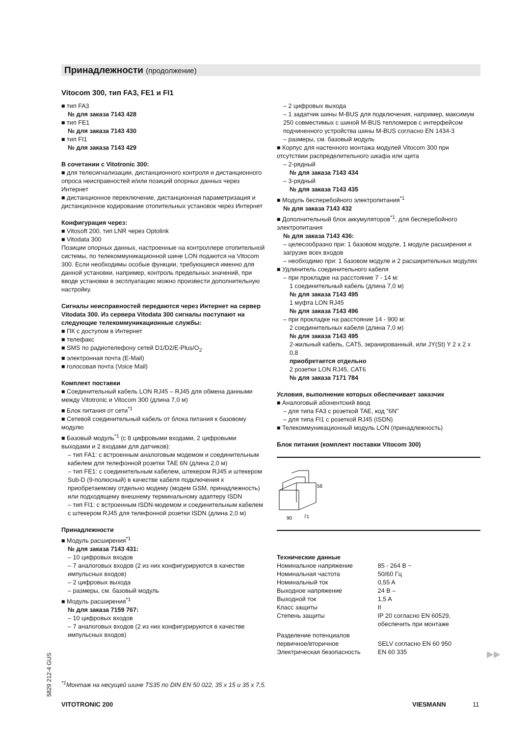Принадлежности (продолжение)
Vitocom 300, тип FA3, FE1 и FI1
■ тип FA3
№ для заказа 7143 428
■ тип FE1
№ для заказа 7143 430
■ тип FI1
№ для заказа 7143 429
В сочетании с Vitotronic 300:
■ для телесигнализации, дистанционного контроля и дистанционного опроса неисправностей и/или позиций опорных данных через Интернет
■ дистанционное переключение, дистанционная параметризация и дистанционное кодирование отопительных установок через Интернет
Конфигурация через:
■ Vitosoft 200, тип LNR через Optolink
■ Vitodata 300
Позиции опорных данных, настроенные на контроллере отопительной системы, по телекоммуникационной шине LON подаются на Vitocom 300. Если необходимы особые функции, требующиеся именно для данной установки, например, контроль предельных значений, при вводе установки в эксплуатацию можно произвести дополнительную настройку.
Сигналы неисправностей передаются через Интернет на сервер Vitodata 300. Из сервера Vitodata 300 сигналы поступают на следующие телекоммуникационные службы:
■ ПК с доступом в Интернет
■ телефакс
■ SMS по радиотелефону сетей D1/D2/E-Plus/O<sub>2</sub>
■ электронная почта (E-Mail)
■ голосовая почта (Voice Mail)
Комплект поставки
■ Соединительный кабель LON RJ45 – RJ45 для обмена данными между Vitotronic и Vitocom 300 (длина 7,0 м)
■ Блок питания от сети<sup>*1</sup>
■ Сетевой соединительный кабель от блока питания к базовому модулю
■ Базовый модуль<sup>*1</sup> (с 8 цифровыми входами, 2 цифровыми выходами и 2 входами для датчиков):
– тип FA1: с встроенным аналоговым модемом и соединительным кабелем для телефонной розетки TAE 6N (длина 2,0 м)
– тип FE1: с соединительным кабелем, штекером RJ45 и штекером Sub-D (9-полюсный) в качестве кабеля подключения к приобретаемому отдельно модему (модем GSM, принадлежность) или подходящему внешнему терминальному адаптеру ISDN
– тип FI1: с встроенным ISDN-модемом и соединительным кабелем с штекером RJ45 для телефонной розетки ISDN (длина 2,0 м)
Принадлежности
■ Модуль расширения<sup>*1</sup>
№ для заказа 7143 431:
– 10 цифровых входов
– 7 аналоговых входов (2 из них конфигурируются в качестве импульсных входов)
– 2 цифровых выхода
– размеры, см. базовый модуль
■ Модуль расширения<sup>*1</sup>
№ для заказа 7159 767:
– 10 цифровых входов
– 7 аналоговых входов (2 из них конфигурируются в качестве импульсных входов)
– 2 цифровых выхода
– 1 задатчик шины M-BUS для подключения, например, максимум 250 совместимых с шиной M-BUS тепломеров с интерфейсом подчиненного устройства шины M-BUS согласно EN 1434-3
– размеры, см. базовый модуль
■ Корпус для настенного монтажа модулей Vitocom 300 при отсутствии распределительного шкафа или щита
– 2-рядный
№ для заказа 7143 434
– 3-рядный
№ для заказа 7143 435
■ Модуль бесперебойного электропитания<sup>*1</sup>
№ для заказа 7143 432
■ Дополнительный блок аккумуляторов<sup>*1</sup>, для бесперебойного электропитания
№ для заказа 7143 436:
– целесообразно при: 1 базовом модуле, 1 модуле расширения и загрузке всех входов
– необходимо при: 1 базовом модуле и 2 расширительных модулях
■ Удлинитель соединительного кабеля
– при прокладке на расстояние 7 - 14 м:
1 соединительный кабель (длина 7,0 м)
№ для заказа 7143 495
1 муфта LON RJ45
№ для заказа 7143 496
– при прокладке на расстояние 14 - 900 м:
2 соединительных кабеля (длина 7,0 м)
№ для заказа 7143 495
2-жильный кабель, CAT5, экранированный, или JY(St) Y 2 x 2 x 0,8
приобретается отдельно
2 розетки LON RJ45, CAT6
№ для заказа 7171 784
Условия, выполнение которых обеспечивает заказчик
■ Аналоговый абонентский ввод
– для типа FA3 с розеткой TAE, код "6N"
– для типа FI1 с розеткой RJ45 (ISDN)
■ Телекоммуникационный модуль LON (принадлежность)
Блок питания (комплект поставки Vitocom 300)
58
90
71
Технические данные
| Номинальное напряжение | 85 - 264 В ~ |
| Номинальная частота | 50/60 Гц |
| Номинальный ток | 0,55 A |
| Выходное напряжение | 24 В – |
| Выходной ток | 1,5 A |
| Класс защиты | II |
| Степень защиты | IP 20 согласно EN 60529, обеспечить при монтаже |
| Разделение потенциалов первичное/вторичное | SELV согласно EN 60 950 |
| Электрическая безопасность | EN 60 335 |
5829 212-4 GUS
<sup>*1</sup>Монтаж на несущей шине TS35 по DIN EN 50 022, 35 x 15 и 35 x 7,5.
VITOTRONIC 200 VIESMANN 11
▶▶